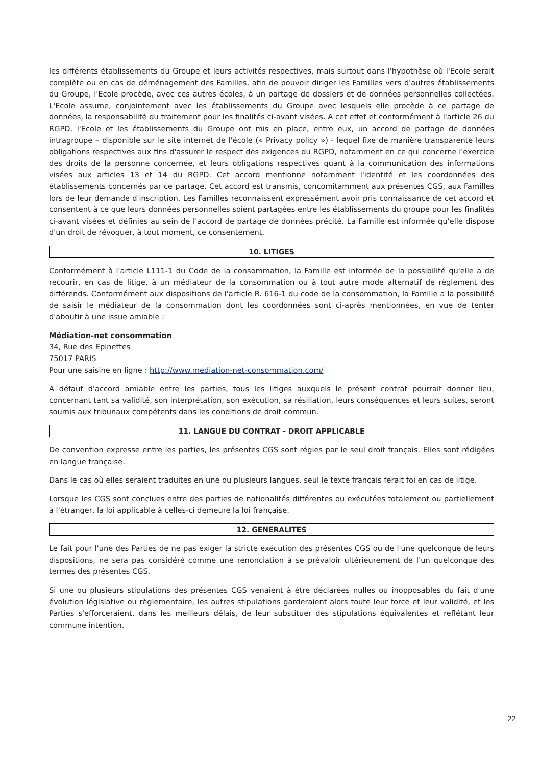les différents établissements du Groupe et leurs activités respectives, mais surtout dans l'hypothèse où l'Ecole serait complète ou en cas de déménagement des Familles, afin de pouvoir diriger les Familles vers d'autres établissements du Groupe, l'Ecole procède, avec ces autres écoles, à un partage de dossiers et de données personnelles collectées. L'Ecole assume, conjointement avec les établissements du Groupe avec lesquels elle procède à ce partage de données, la responsabilité du traitement pour les finalités ci-avant visées. A cet effet et conformément à l'article 26 du RGPD, l'Ecole et les établissements du Groupe ont mis en place, entre eux, un accord de partage de données intragroupe – disponible sur le site internet de l'école (« Privacy policy ») - lequel fixe de manière transparente leurs obligations respectives aux fins d'assurer le respect des exigences du RGPD, notamment en ce qui concerne l'exercice des droits de la personne concernée, et leurs obligations respectives quant à la communication des informations visées aux articles 13 et 14 du RGPD. Cet accord mentionne notamment l'identité et les coordonnées des établissements concernés par ce partage. Cet accord est transmis, concomitamment aux présentes CGS, aux Familles lors de leur demande d'inscription. Les Familles reconnaissent expressément avoir pris connaissance de cet accord et consentent à ce que leurs données personnelles soient partagées entre les établissements du groupe pour les finalités ci-avant visées et définies au sein de l'accord de partage de données précité. La Famille est informée qu'elle dispose d'un droit de révoquer, à tout moment, ce consentement.
10. LITIGES
Conformément à l'article L111-1 du Code de la consommation, la Famille est informée de la possibilité qu'elle a de recourir, en cas de litige, à un médiateur de la consommation ou à tout autre mode alternatif de règlement des différends. Conformément aux dispositions de l'article R. 616-1 du code de la consommation, la Famille a la possibilité de saisir le médiateur de la consommation dont les coordonnées sont ci-après mentionnées, en vue de tenter d'aboutir à une issue amiable :
Médiation-net consommation
34, Rue des Epinettes
75017 PARIS
Pour une saisine en ligne : http://www.mediation-net-consommation.com/
A défaut d'accord amiable entre les parties, tous les litiges auxquels le présent contrat pourrait donner lieu, concernant tant sa validité, son interprétation, son exécution, sa résiliation, leurs conséquences et leurs suites, seront soumis aux tribunaux compétents dans les conditions de droit commun.
11. LANGUE DU CONTRAT - DROIT APPLICABLE
De convention expresse entre les parties, les présentes CGS sont régies par le seul droit français. Elles sont rédigées en langue française.
Dans le cas où elles seraient traduites en une ou plusieurs langues, seul le texte français ferait foi en cas de litige.
Lorsque les CGS sont conclues entre des parties de nationalités différentes ou exécutées totalement ou partiellement à l'étranger, la loi applicable à celles-ci demeure la loi française.
12. GENERALITES
Le fait pour l'une des Parties de ne pas exiger la stricte exécution des présentes CGS ou de l'une quelconque de leurs dispositions, ne sera pas considéré comme une renonciation à se prévaloir ultérieurement de l'un quelconque des termes des présentes CGS.
Si une ou plusieurs stipulations des présentes CGS venaient à être déclarées nulles ou inopposables du fait d'une évolution législative ou règlementaire, les autres stipulations garderaient alors toute leur force et leur validité, et les Parties s'efforceraient, dans les meilleurs délais, de leur substituer des stipulations équivalentes et reflétant leur commune intention.
22